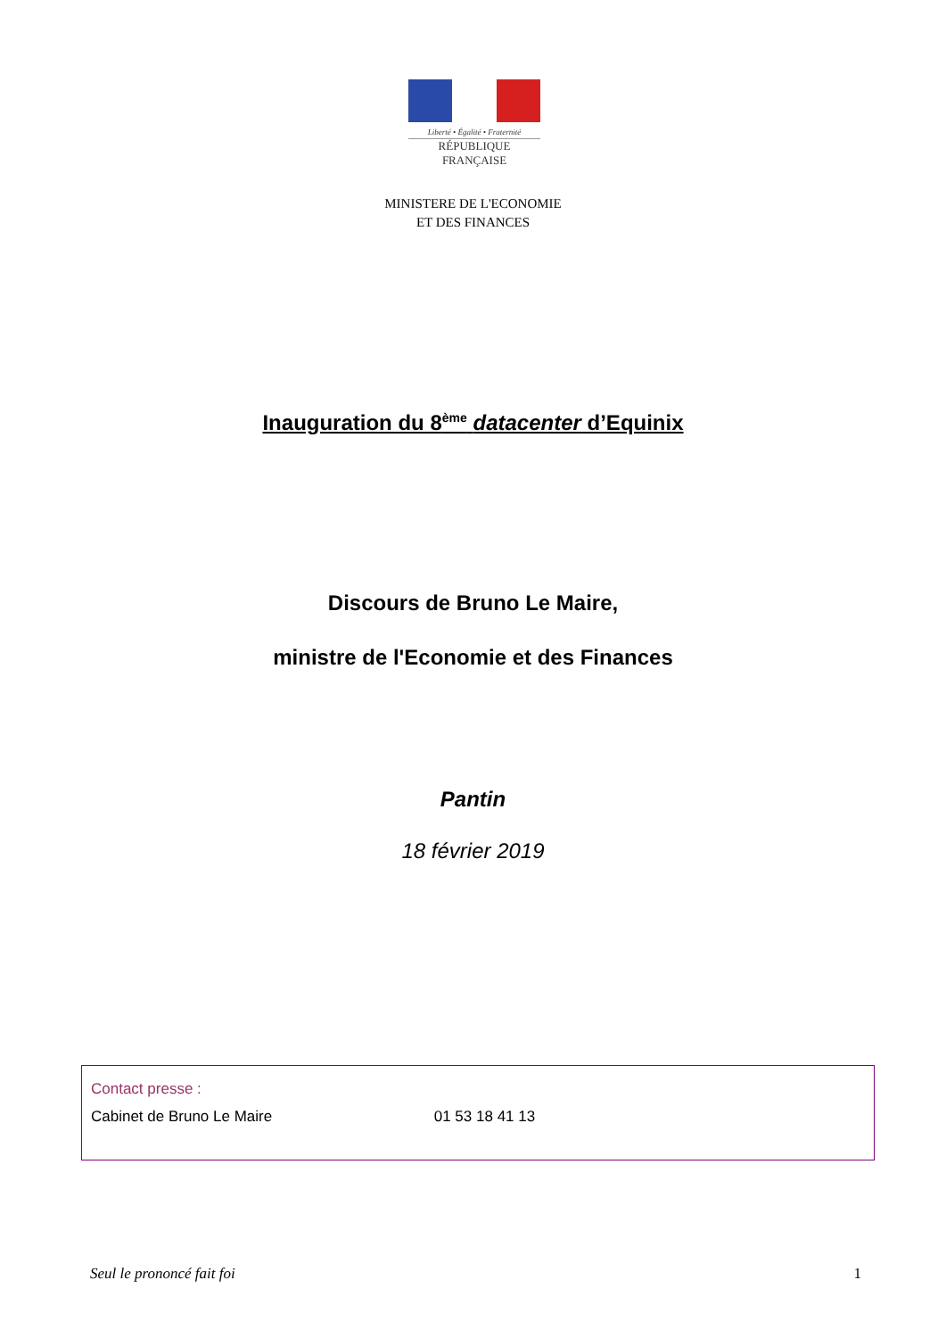Liberté • Égalité • Fraternité
RÉPUBLIQUE FRANÇAISE
MINISTERE DE L'ECONOMIE
ET DES FINANCES
Inauguration du 8<sup>ème</sup> datacenter d’Equinix
Discours de Bruno Le Maire,
ministre de l'Economie et des Finances
Pantin
18 février 2019
Contact presse :
Cabinet de Bruno Le Maire 01 53 18 41 13
Seul le prononcé fait foi 1